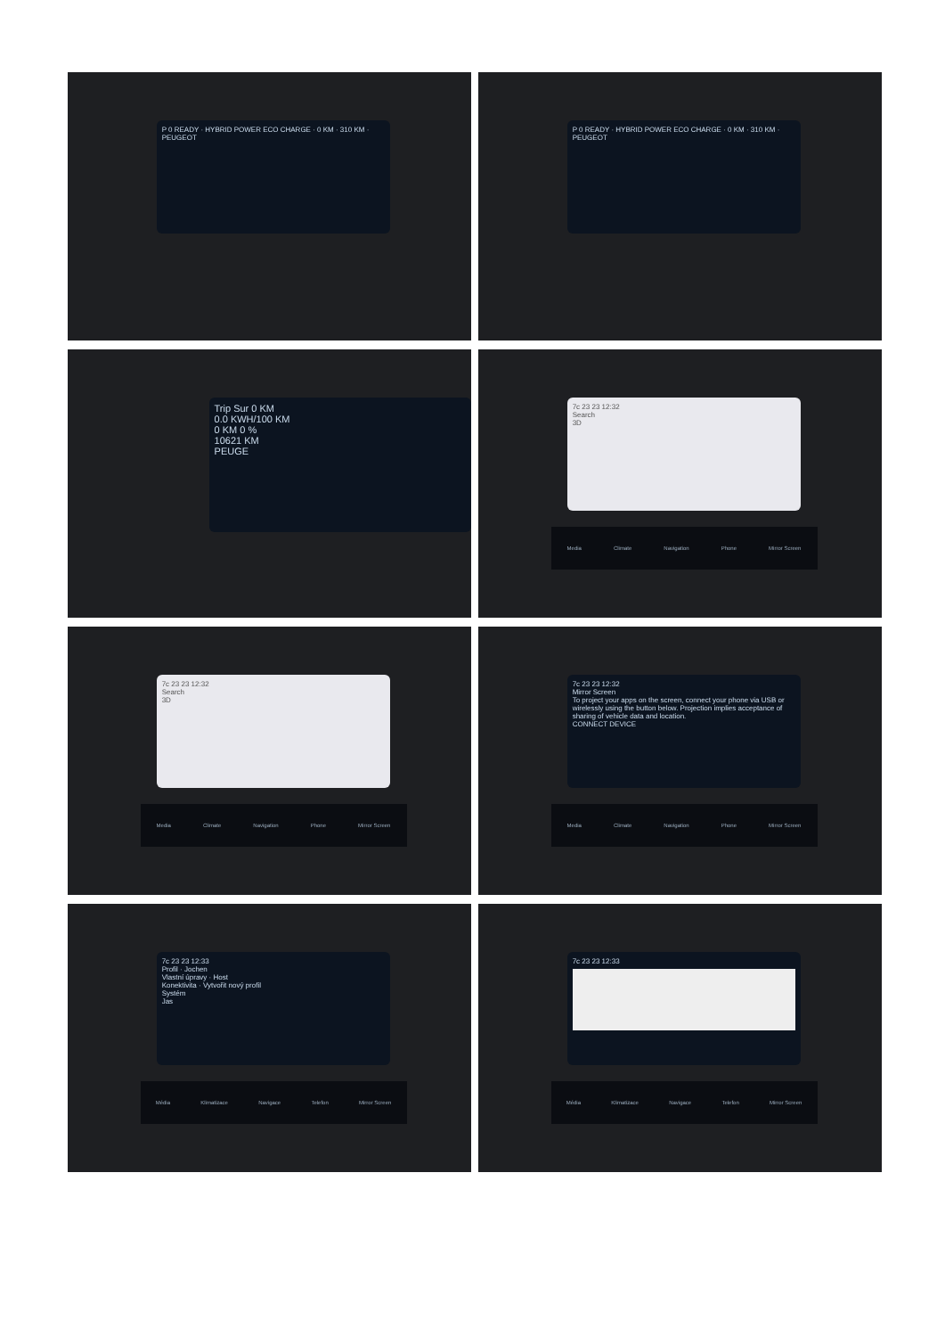P 0 READY · HYBRID POWER ECO CHARGE · 0 KM · 310 KM · PEUGEOT
P 0 READY · HYBRID POWER ECO CHARGE · 0 KM · 310 KM · PEUGEOT
Trip Sur 0 KM
0.0 KWH/100 KM
0 KM 0 %
10621 KM
PEUGE
7c 23 23 12:32
Search
3D
Media Climate Navigation Phone Mirror Screen
7c 23 23 12:32
Search
3D
Media Climate Navigation Phone Mirror Screen
7c 23 23 12:32
Mirror Screen
To project your apps on the screen, connect your phone via USB or wirelessly using the button below. Projection implies acceptance of sharing of vehicle data and location.
CONNECT DEVICE
Media Climate Navigation Phone Mirror Screen
7c 23 23 12:33
Profil · Jochen
Vlastní úpravy · Host
Konektivita · Vytvořit nový profil
Systém
Jas
Média Klimatizace Navigace Telefon Mirror Screen
7c 23 23 12:33
Média Klimatizace Navigace Telefon Mirror Screen